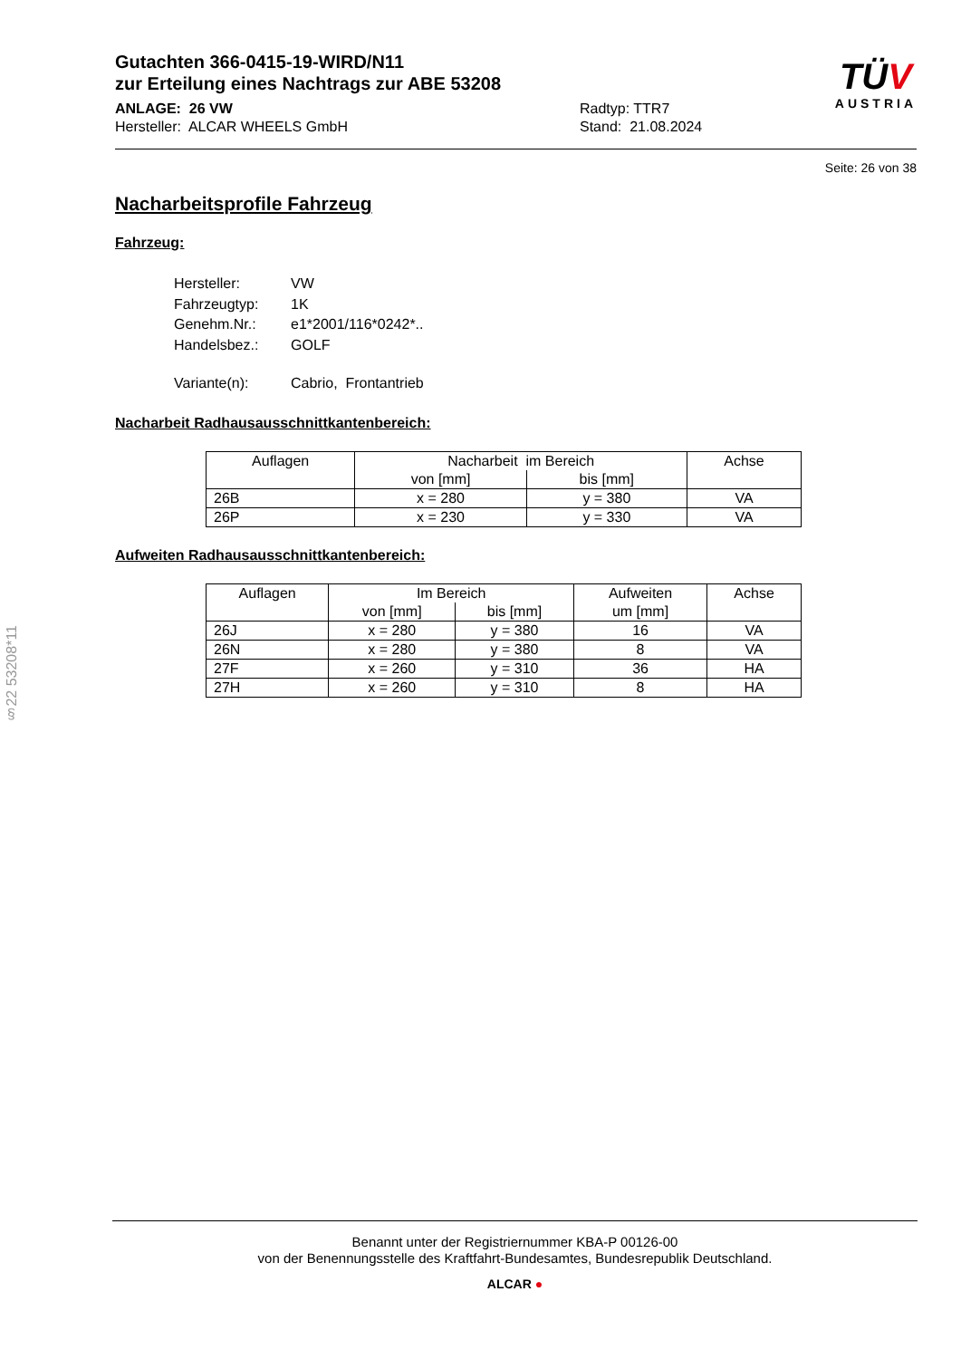Gutachten 366-0415-19-WIRD/N11
zur Erteilung eines Nachtrags zur ABE 53208
ANLAGE: 26 VW
Hersteller: ALCAR WHEELS GmbH
Radtyp: TTR7
Stand: 21.08.2024
TÜV
AUSTRIA
Seite: 26 von 38
Nacharbeitsprofile Fahrzeug
Fahrzeug:
| Hersteller: | VW |
| Fahrzeugtyp: | 1K |
| Genehm.Nr.: | e1*2001/116*0242*.. |
| Handelsbez.: | GOLF |
| Variante(n): | Cabrio, Frontantrieb |
Nacharbeit Radhausausschnittkantenbereich:
| Auflagen | Nacharbeit im Bereich | | Achse |
| --- | --- | --- | --- |
| | von [mm] | bis [mm] | |
| 26B | x = 280 | y = 380 | VA |
| 26P | x = 230 | y = 330 | VA |
Aufweiten Radhausausschnittkantenbereich:
| Auflagen | Im Bereich | | Aufweiten | Achse |
| --- | --- | --- | --- | --- |
| | von [mm] | bis [mm] | um [mm] | |
| 26J | x = 280 | y = 380 | 16 | VA |
| 26N | x = 280 | y = 380 | 8 | VA |
| 27F | x = 260 | y = 310 | 36 | HA |
| 27H | x = 260 | y = 310 | 8 | HA |
§22 53208*11
Benannt unter der Registriernummer KBA-P 00126-00
von der Benennungsstelle des Kraftfahrt-Bundesamtes, Bundesrepublik Deutschland.
ALCAR ●